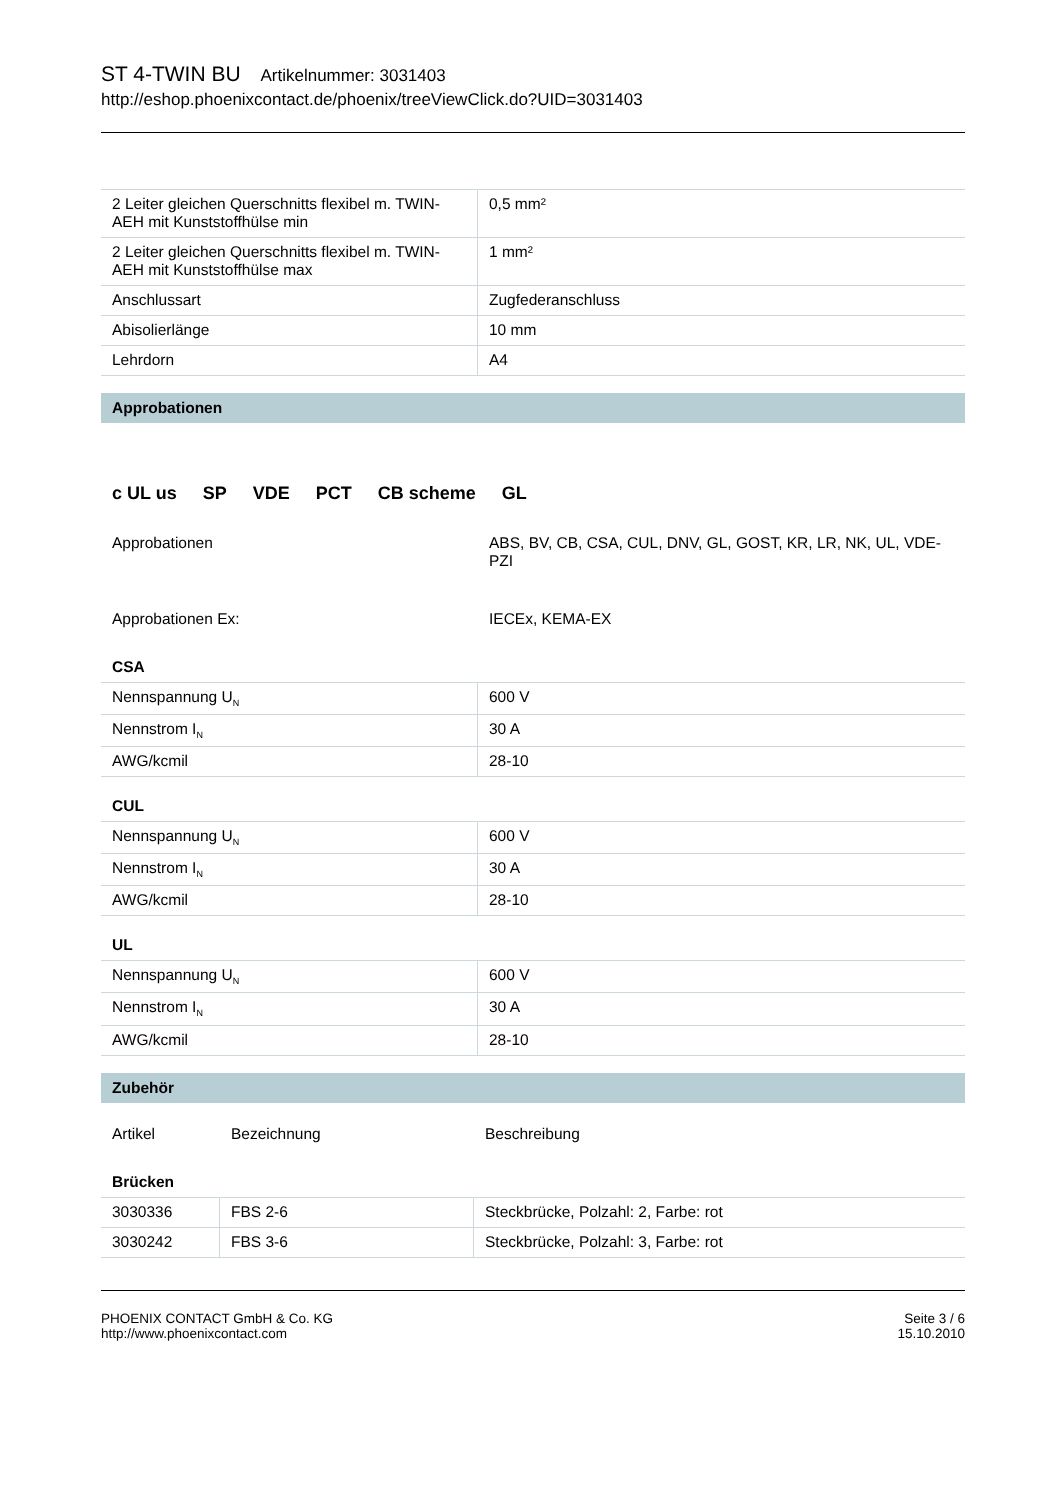ST 4-TWIN BU Artikelnummer: 3031403
http://eshop.phoenixcontact.de/phoenix/treeViewClick.do?UID=3031403
| 2 Leiter gleichen Querschnitts flexibel m. TWIN-AEH mit Kunststoffhülse min | 0,5 mm² |
| 2 Leiter gleichen Querschnitts flexibel m. TWIN-AEH mit Kunststoffhülse max | 1 mm² |
| Anschlussart | Zugfederanschluss |
| Abisolierlänge | 10 mm |
| Lehrdorn | A4 |
Approbationen
c UL us SP VDE PCT CB scheme GL
| Approbationen | ABS, BV, CB, CSA, CUL, DNV, GL, GOST, KR, LR, NK, UL, VDE-PZI |
| Approbationen Ex: | IECEx, KEMA-EX |
CSA
| Nennspannung U<sub>N</sub> | 600 V |
| Nennstrom I<sub>N</sub> | 30 A |
| AWG/kcmil | 28-10 |
CUL
| Nennspannung U<sub>N</sub> | 600 V |
| Nennstrom I<sub>N</sub> | 30 A |
| AWG/kcmil | 28-10 |
UL
| Nennspannung U<sub>N</sub> | 600 V |
| Nennstrom I<sub>N</sub> | 30 A |
| AWG/kcmil | 28-10 |
Zubehör
| Artikel | Bezeichnung | Beschreibung |
Brücken
| 3030336 | FBS 2-6 | Steckbrücke, Polzahl: 2, Farbe: rot |
| 3030242 | FBS 3-6 | Steckbrücke, Polzahl: 3, Farbe: rot |
PHOENIX CONTACT GmbH & Co. KG
http://www.phoenixcontact.com
Seite 3 / 6
15.10.2010